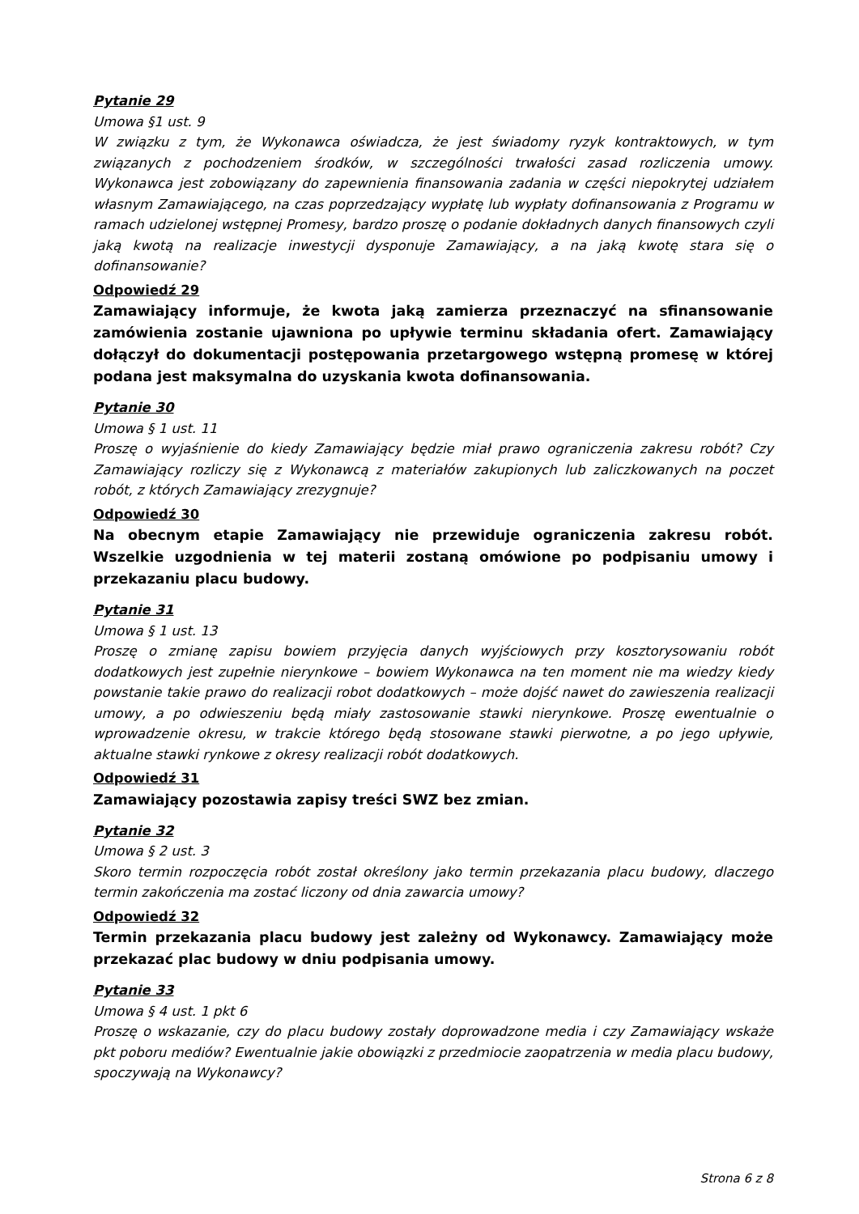Pytanie 29
Umowa §1 ust. 9
W związku z tym, że Wykonawca oświadcza, że jest świadomy ryzyk kontraktowych, w tym związanych z pochodzeniem środków, w szczególności trwałości zasad rozliczenia umowy. Wykonawca jest zobowiązany do zapewnienia finansowania zadania w części niepokrytej udziałem własnym Zamawiającego, na czas poprzedzający wypłatę lub wypłaty dofinansowania z Programu w ramach udzielonej wstępnej Promesy, bardzo proszę o podanie dokładnych danych finansowych czyli jaką kwotą na realizacje inwestycji dysponuje Zamawiający, a na jaką kwotę stara się o dofinansowanie?
Odpowiedź 29
Zamawiający informuje, że kwota jaką zamierza przeznaczyć na sfinansowanie zamówienia zostanie ujawniona po upływie terminu składania ofert. Zamawiający dołączył do dokumentacji postępowania przetargowego wstępną promesę w której podana jest maksymalna do uzyskania kwota dofinansowania.
Pytanie 30
Umowa § 1 ust. 11
Proszę o wyjaśnienie do kiedy Zamawiający będzie miał prawo ograniczenia zakresu robót? Czy Zamawiający rozliczy się z Wykonawcą z materiałów zakupionych lub zaliczkowanych na poczet robót, z których Zamawiający zrezygnuje?
Odpowiedź 30
Na obecnym etapie Zamawiający nie przewiduje ograniczenia zakresu robót. Wszelkie uzgodnienia w tej materii zostaną omówione po podpisaniu umowy i przekazaniu placu budowy.
Pytanie 31
Umowa § 1 ust. 13
Proszę o zmianę zapisu bowiem przyjęcia danych wyjściowych przy kosztorysowaniu robót dodatkowych jest zupełnie nierynkowe – bowiem Wykonawca na ten moment nie ma wiedzy kiedy powstanie takie prawo do realizacji robot dodatkowych – może dojść nawet do zawieszenia realizacji umowy, a po odwieszeniu będą miały zastosowanie stawki nierynkowe. Proszę ewentualnie o wprowadzenie okresu, w trakcie którego będą stosowane stawki pierwotne, a po jego upływie, aktualne stawki rynkowe z okresy realizacji robót dodatkowych.
Odpowiedź 31
Zamawiający pozostawia zapisy treści SWZ bez zmian.
Pytanie 32
Umowa § 2 ust. 3
Skoro termin rozpoczęcia robót został określony jako termin przekazania placu budowy, dlaczego termin zakończenia ma zostać liczony od dnia zawarcia umowy?
Odpowiedź 32
Termin przekazania placu budowy jest zależny od Wykonawcy. Zamawiający może przekazać plac budowy w dniu podpisania umowy.
Pytanie 33
Umowa § 4 ust. 1 pkt 6
Proszę o wskazanie, czy do placu budowy zostały doprowadzone media i czy Zamawiający wskaże pkt poboru mediów? Ewentualnie jakie obowiązki z przedmiocie zaopatrzenia w media placu budowy, spoczywają na Wykonawcy?
Strona 6 z 8